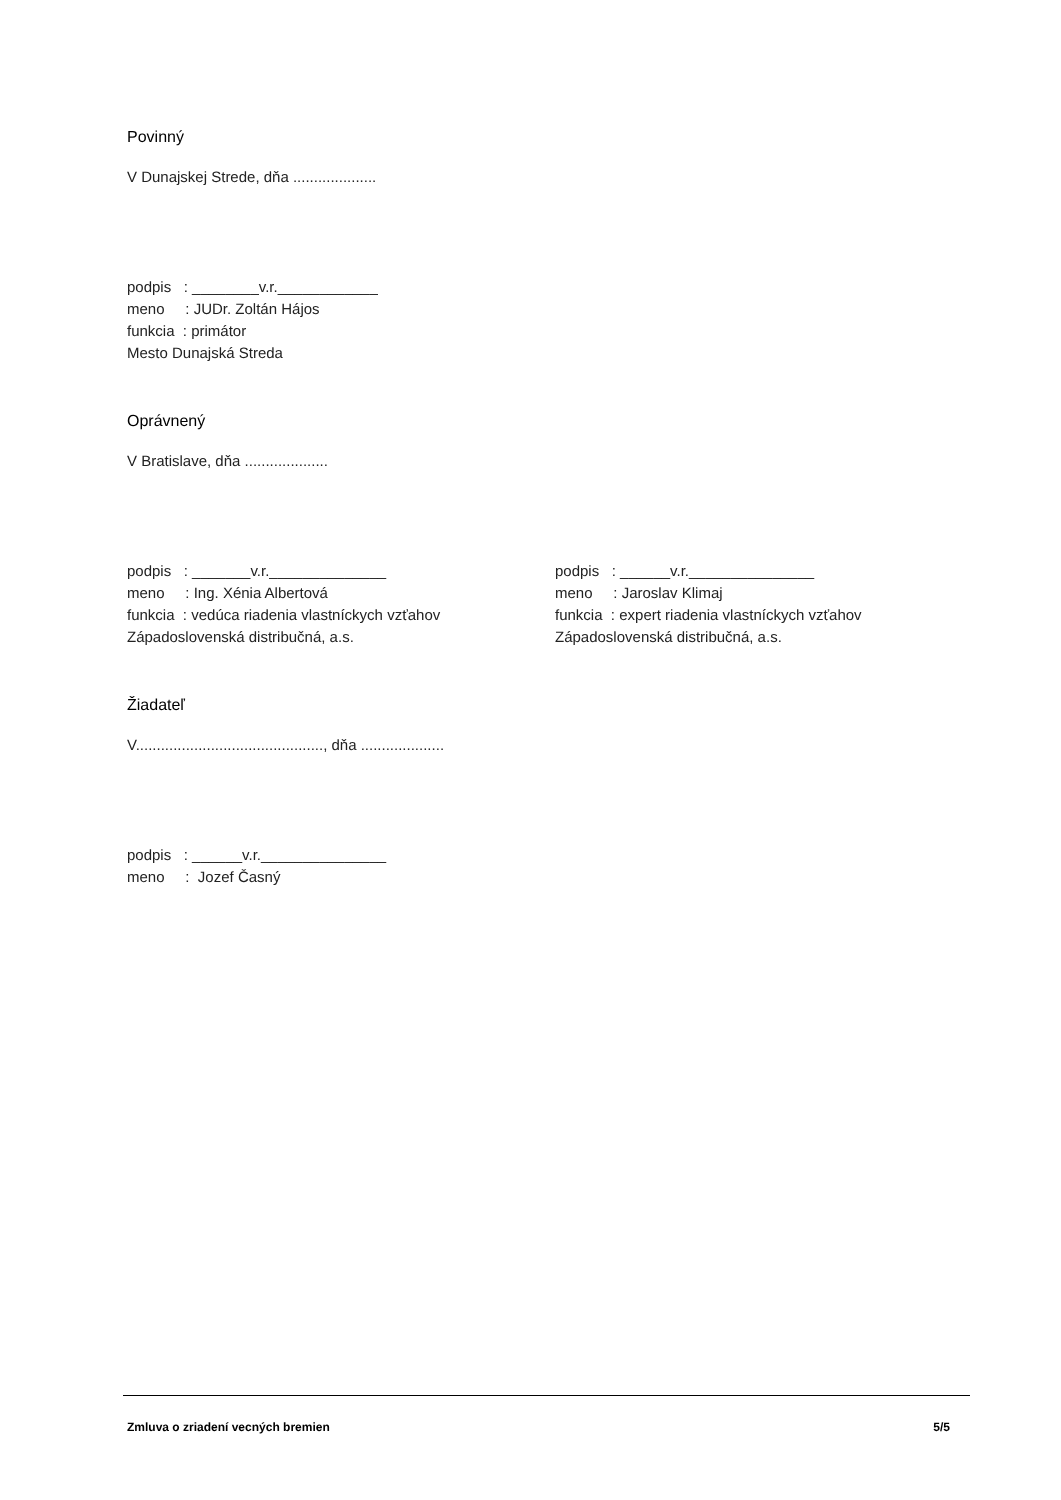Povinný
V Dunajskej Strede, dňa ....................
podpis : ________v.r.____________
meno : JUDr. Zoltán Hájos
funkcia : primátor
Mesto Dunajská Streda
Oprávnený
V Bratislave, dňa ....................
podpis : _______v.r.______________
meno : Ing. Xénia Albertová
funkcia : vedúca riadenia vlastníckych vzťahov
Západoslovenská distribučná, a.s.
podpis : ______v.r._______________
meno : Jaroslav Klimaj
funkcia : expert riadenia vlastníckych vzťahov
Západoslovenská distribučná, a.s.
Žiadateľ
V............................................., dňa ....................
podpis : ______v.r._______________
meno : Jozef Časný
Zmluva o zriadení vecných bremien 5/5